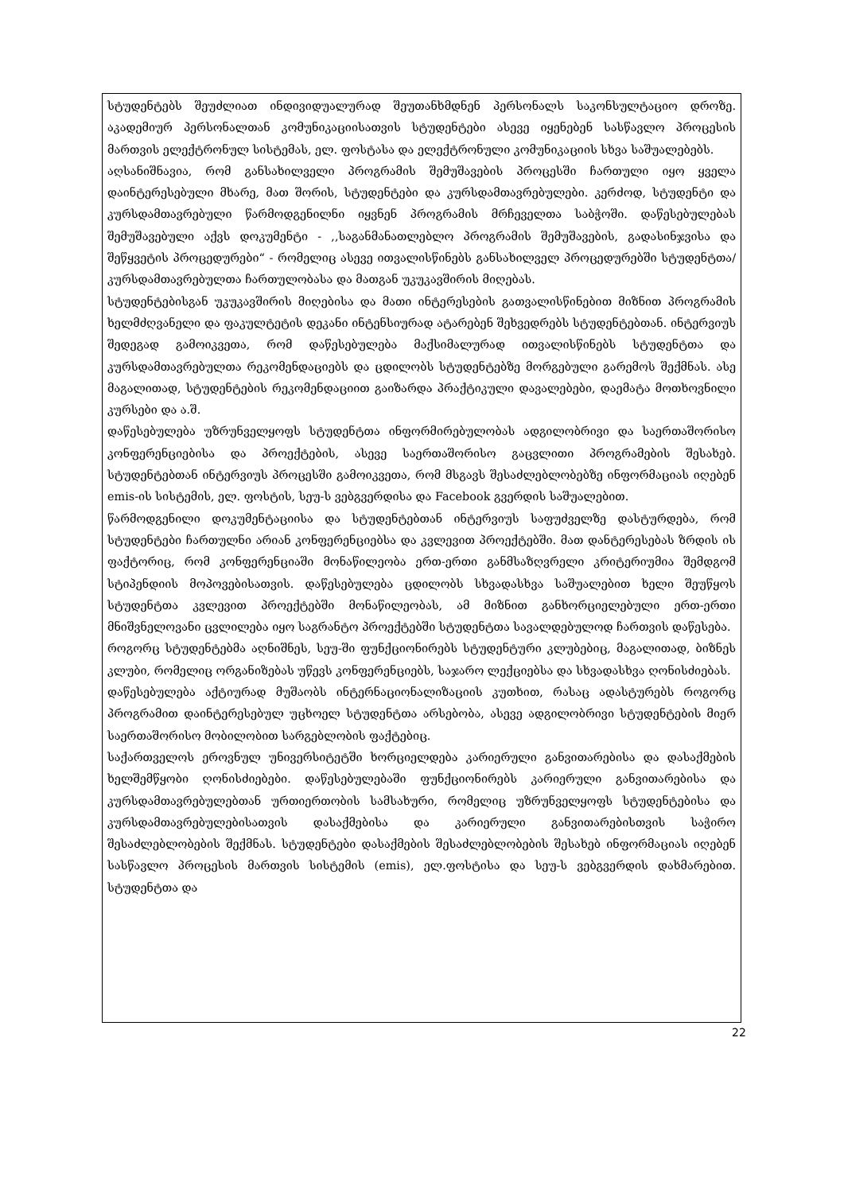სტუდენტებს შეუძლიათ ინდივიდუალურად შეუთანხმდნენ პერსონალს საკონსულტაციო დროზე. აკადემიურ პერსონალთან კომუნიკაციისათვის სტუდენტები ასევე იყენებენ სასწავლო პროცესის მართვის ელექტრონულ სისტემას, ელ. ფოსტასა და ელექტრონული კომუნიკაციის სხვა საშუალებებს.
აღსანიშნავია, რომ განსახილველი პროგრამის შემუშავების პროცესში ჩართული იყო ყველა დაინტერესებული მხარე, მათ შორის, სტუდენტები და კურსდამთავრებულები. კერძოდ, სტუდენტი და კურსდამთავრებული წარმოდგენილნი იყვნენ პროგრამის მრჩეველთა საბჭოში. დაწესებულებას შემუშავებული აქვს დოკუმენტი - ,,საგანმანათლებლო პროგრამის შემუშავების, გადასინჯვისა და შეწყვეტის პროცედურები“ - რომელიც ასევე ითვალისწინებს განსახილველ პროცედურებში სტუდენტთა/კურსდამთავრებულთა ჩართულობასა და მათგან უკუკავშირის მიღებას.
სტუდენტებისგან უკუკავშირის მიღებისა და მათი ინტერესების გათვალისწინებით მიზნით პროგრამის ხელმძღვანელი და ფაკულტეტის დეკანი ინტენსიურად ატარებენ შეხვედრებს სტუდენტებთან. ინტერვიუს შედეგად გამოიკვეთა, რომ დაწესებულება მაქსიმალურად ითვალისწინებს სტუდენტთა და კურსდამთავრებულთა რეკომენდაციებს და ცდილობს სტუდენტებზე მორგებული გარემოს შექმნას. ასე მაგალითად, სტუდენტების რეკომენდაციით გაიზარდა პრაქტიკული დავალებები, დაემატა მოთხოვნილი კურსები და ა.შ.
დაწესებულება უზრუნველყოფს სტუდენტთა ინფორმირებულობას ადგილობრივი და საერთაშორისო კონფერენციებისა და პროექტების, ასევე საერთაშორისო გაცვლითი პროგრამების შესახებ. სტუდენტებთან ინტერვიუს პროცესში გამოიკვეთა, რომ მსგავს შესაძლებლობებზე ინფორმაციას იღებენ emis-ის სისტემის, ელ. ფოსტის, სეუ-ს ვებგვერდისა და Facebook გვერდის საშუალებით.
წარმოდგენილი დოკუმენტაციისა და სტუდენტებთან ინტერვიუს საფუძველზე დასტურდება, რომ სტუდენტები ჩართულნი არიან კონფერენციებსა და კვლევით პროექტებში. მათ დანტერესებას ზრდის ის ფაქტორიც, რომ კონფერენციაში მონაწილეობა ერთ-ერთი განმსაზღვრელი კრიტერიუმია შემდგომ სტიპენდიის მოპოვებისათვის. დაწესებულება ცდილობს სხვადასხვა საშუალებით ხელი შეუწყოს სტუდენტთა კვლევით პროექტებში მონაწილეობას, ამ მიზნით განხორციელებული ერთ-ერთი მნიშვნელოვანი ცვლილება იყო საგრანტო პროექტებში სტუდენტთა სავალდებულოდ ჩართვის დაწესება.
როგორც სტუდენტებმა აღნიშნეს, სეუ-ში ფუნქციონირებს სტუდენტური კლუბებიც, მაგალითად, ბიზნეს კლუბი, რომელიც ორგანიზებას უწევს კონფერენციებს, საჯარო ლექციებსა და სხვადასხვა ღონისძიებას.
დაწესებულება აქტიურად მუშაობს ინტერნაციონალიზაციის კუთხით, რასაც ადასტურებს როგორც პროგრამით დაინტერესებულ უცხოელ სტუდენტთა არსებობა, ასევე ადგილობრივი სტუდენტების მიერ საერთაშორისო მობილობით სარგებლობის ფაქტებიც.
საქართველოს ეროვნულ უნივერსიტეტში ხორციელდება კარიერული განვითარებისა და დასაქმების ხელშემწყობი ღონისძიებები. დაწესებულებაში ფუნქციონირებს კარიერული განვითარებისა და კურსდამთავრებულებთან ურთიერთობის სამსახური, რომელიც უზრუნველყოფს სტუდენტებისა და კურსდამთავრებულებისათვის დასაქმებისა და კარიერული განვითარებისთვის საჭირო შესაძლებლობების შექმნას. სტუდენტები დასაქმების შესაძლებლობების შესახებ ინფორმაციას იღებენ სასწავლო პროცესის მართვის სისტემის (emis), ელ.ფოსტისა და სეუ-ს ვებგვერდის დახმარებით. სტუდენტთა და
22